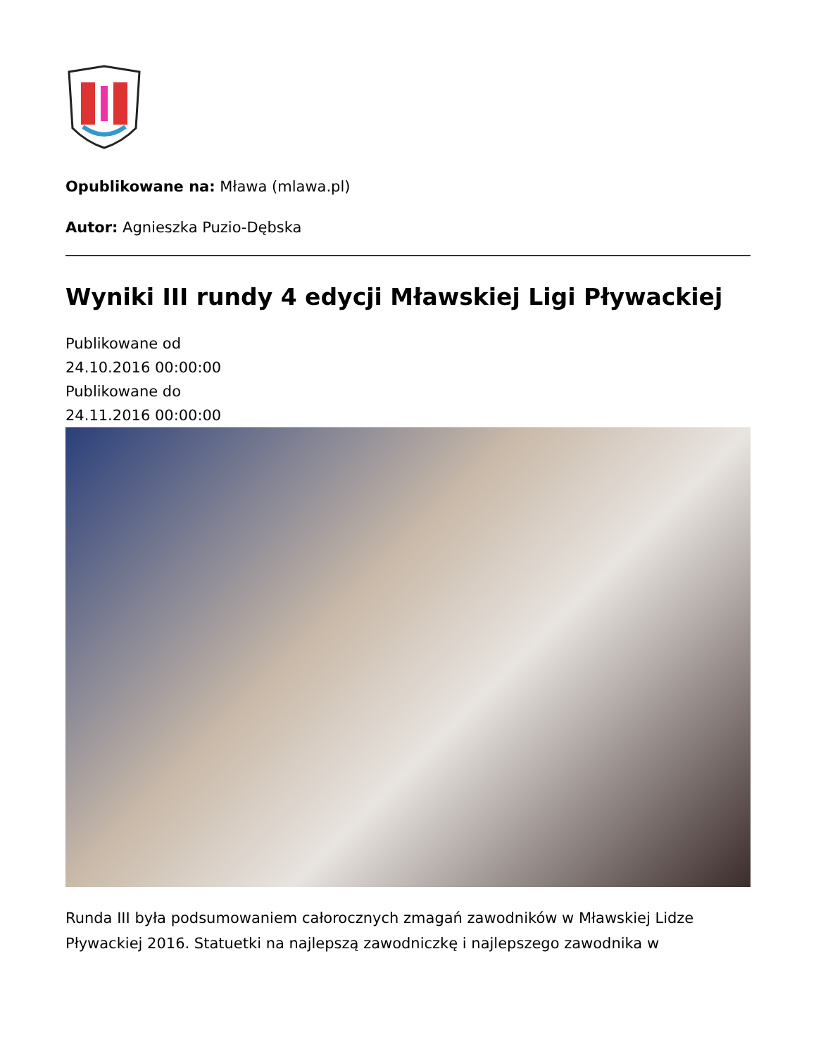Opublikowane na: Mława (mlawa.pl)
Autor: Agnieszka Puzio-Dębska
Wyniki III rundy 4 edycji Mławskiej Ligi Pływackiej
Publikowane od
24.10.2016 00:00:00
Publikowane do
24.11.2016 00:00:00
Runda III była podsumowaniem całorocznych zmagań zawodników w Mławskiej Lidze Pływackiej 2016. Statuetki na najlepszą zawodniczkę i najlepszego zawodnika w